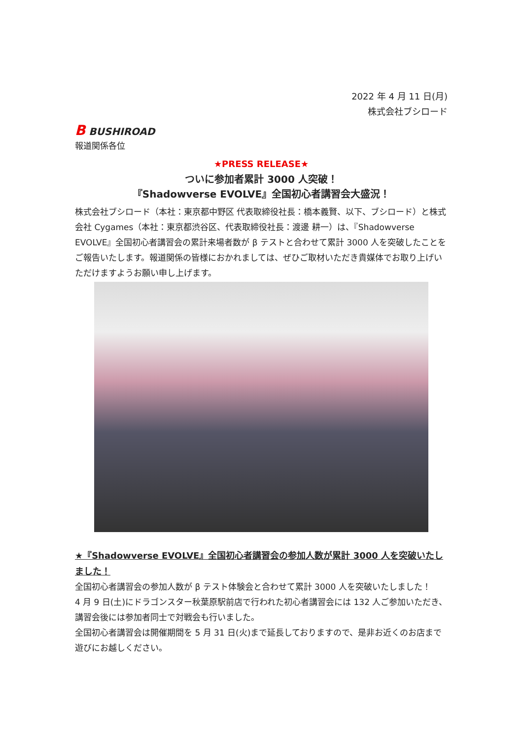2022 年 4 月 11 日(月)
株式会社ブシロード
B BUSHIROAD
報道関係各位
★PRESS RELEASE★
ついに参加者累計 3000 人突破！
『Shadowverse EVOLVE』全国初心者講習会大盛況！
株式会社ブシロード（本社：東京都中野区 代表取締役社長：橋本義賢、以下、ブシロード）と株式会社 Cygames（本社：東京都渋谷区、代表取締役社長：渡邊 耕一）は、『Shadowverse EVOLVE』全国初心者講習会の累計来場者数が β テストと合わせて累計 3000 人を突破したことをご報告いたします。報道関係の皆様におかれましては、ぜひご取材いただき貴媒体でお取り上げいただけますようお願い申し上げます。
★『Shadowverse EVOLVE』全国初心者講習会の参加人数が累計 3000 人を突破いたしました！
全国初心者講習会の参加人数が β テスト体験会と合わせて累計 3000 人を突破いたしました！
4 月 9 日(土)にドラゴンスター秋葉原駅前店で行われた初心者講習会には 132 人ご参加いただき、講習会後には参加者同士で対戦会も行いました。
全国初心者講習会は開催期間を 5 月 31 日(火)まで延長しておりますので、是非お近くのお店まで遊びにお越しください。